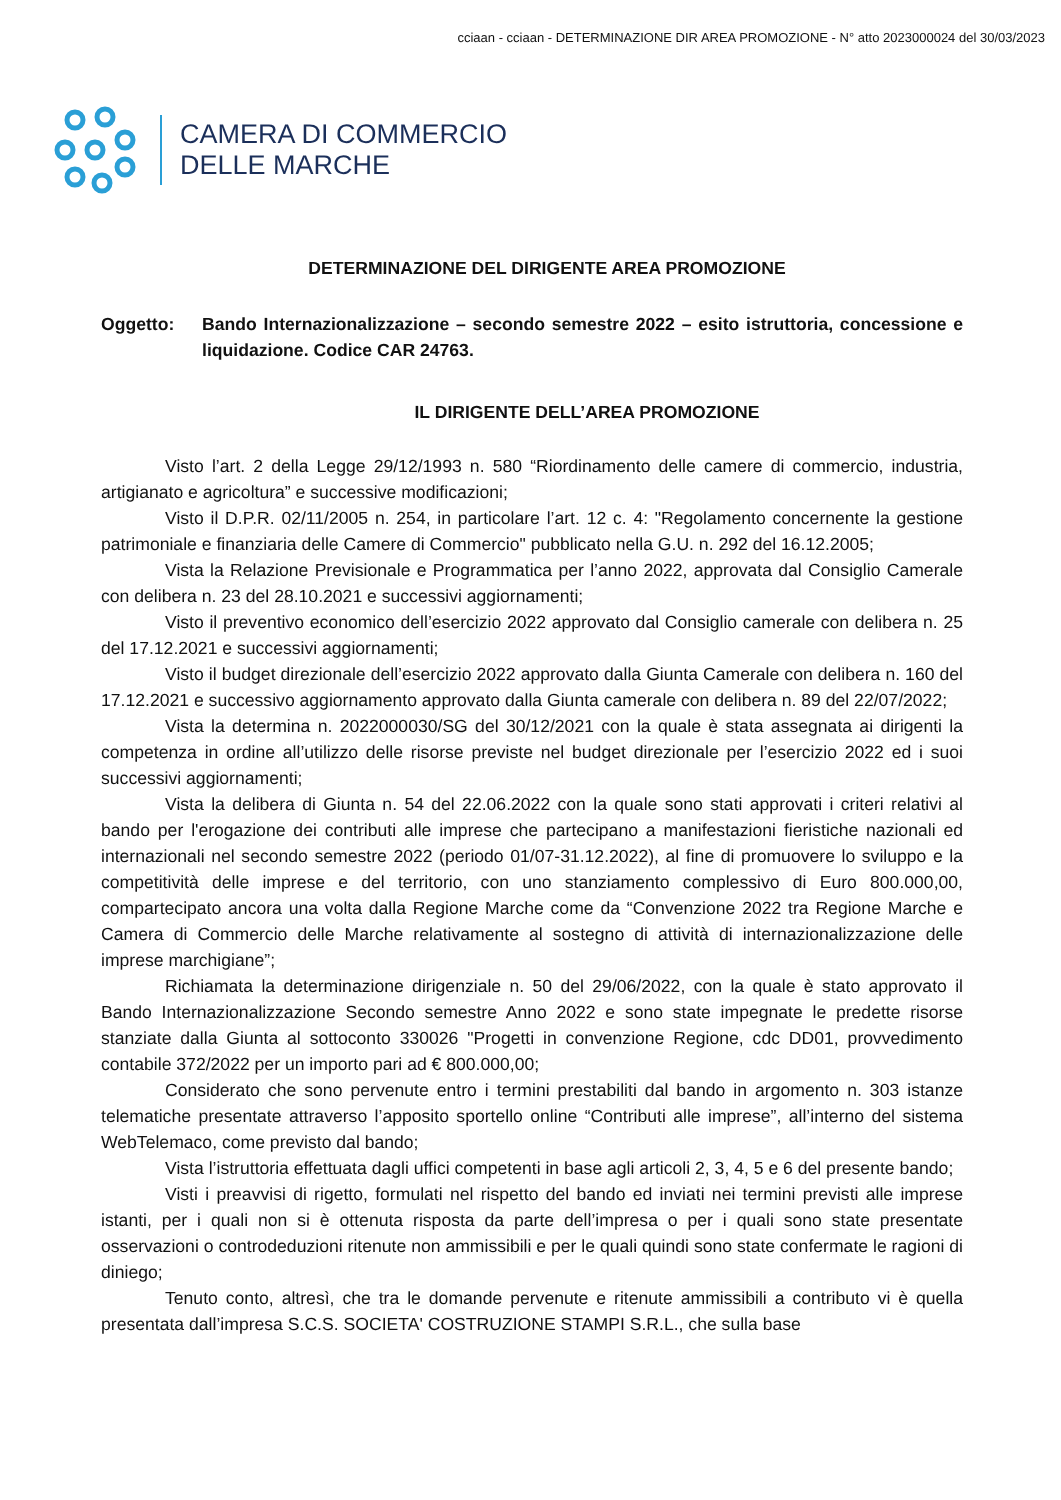cciaan - cciaan - DETERMINAZIONE DIR AREA PROMOZIONE - N° atto 2023000024 del 30/03/2023
CAMERA DI COMMERCIO
DELLE MARCHE
DETERMINAZIONE DEL DIRIGENTE AREA PROMOZIONE
Oggetto: Bando Internazionalizzazione – secondo semestre 2022 – esito istruttoria, concessione e liquidazione. Codice CAR 24763.
IL DIRIGENTE DELL’AREA PROMOZIONE
Visto l’art. 2 della Legge 29/12/1993 n. 580 “Riordinamento delle camere di commercio, industria, artigianato e agricoltura” e successive modificazioni;
Visto il D.P.R. 02/11/2005 n. 254, in particolare l’art. 12 c. 4: "Regolamento concernente la gestione patrimoniale e finanziaria delle Camere di Commercio" pubblicato nella G.U. n. 292 del 16.12.2005;
Vista la Relazione Previsionale e Programmatica per l’anno 2022, approvata dal Consiglio Camerale con delibera n. 23 del 28.10.2021 e successivi aggiornamenti;
Visto il preventivo economico dell’esercizio 2022 approvato dal Consiglio camerale con delibera n. 25 del 17.12.2021 e successivi aggiornamenti;
Visto il budget direzionale dell’esercizio 2022 approvato dalla Giunta Camerale con delibera n. 160 del 17.12.2021 e successivo aggiornamento approvato dalla Giunta camerale con delibera n. 89 del 22/07/2022;
Vista la determina n. 2022000030/SG del 30/12/2021 con la quale è stata assegnata ai dirigenti la competenza in ordine all’utilizzo delle risorse previste nel budget direzionale per l’esercizio 2022 ed i suoi successivi aggiornamenti;
Vista la delibera di Giunta n. 54 del 22.06.2022 con la quale sono stati approvati i criteri relativi al bando per l'erogazione dei contributi alle imprese che partecipano a manifestazioni fieristiche nazionali ed internazionali nel secondo semestre 2022 (periodo 01/07-31.12.2022), al fine di promuovere lo sviluppo e la competitività delle imprese e del territorio, con uno stanziamento complessivo di Euro 800.000,00, compartecipato ancora una volta dalla Regione Marche come da “Convenzione 2022 tra Regione Marche e Camera di Commercio delle Marche relativamente al sostegno di attività di internazionalizzazione delle imprese marchigiane”;
Richiamata la determinazione dirigenziale n. 50 del 29/06/2022, con la quale è stato approvato il Bando Internazionalizzazione Secondo semestre Anno 2022 e sono state impegnate le predette risorse stanziate dalla Giunta al sottoconto 330026 "Progetti in convenzione Regione, cdc DD01, provvedimento contabile 372/2022 per un importo pari ad € 800.000,00;
Considerato che sono pervenute entro i termini prestabiliti dal bando in argomento n. 303 istanze telematiche presentate attraverso l’apposito sportello online “Contributi alle imprese”, all’interno del sistema WebTelemaco, come previsto dal bando;
Vista l’istruttoria effettuata dagli uffici competenti in base agli articoli 2, 3, 4, 5 e 6 del presente bando;
Visti i preavvisi di rigetto, formulati nel rispetto del bando ed inviati nei termini previsti alle imprese istanti, per i quali non si è ottenuta risposta da parte dell’impresa o per i quali sono state presentate osservazioni o controdeduzioni ritenute non ammissibili e per le quali quindi sono state confermate le ragioni di diniego;
Tenuto conto, altresì, che tra le domande pervenute e ritenute ammissibili a contributo vi è quella presentata dall’impresa S.C.S. SOCIETA' COSTRUZIONE STAMPI S.R.L., che sulla base